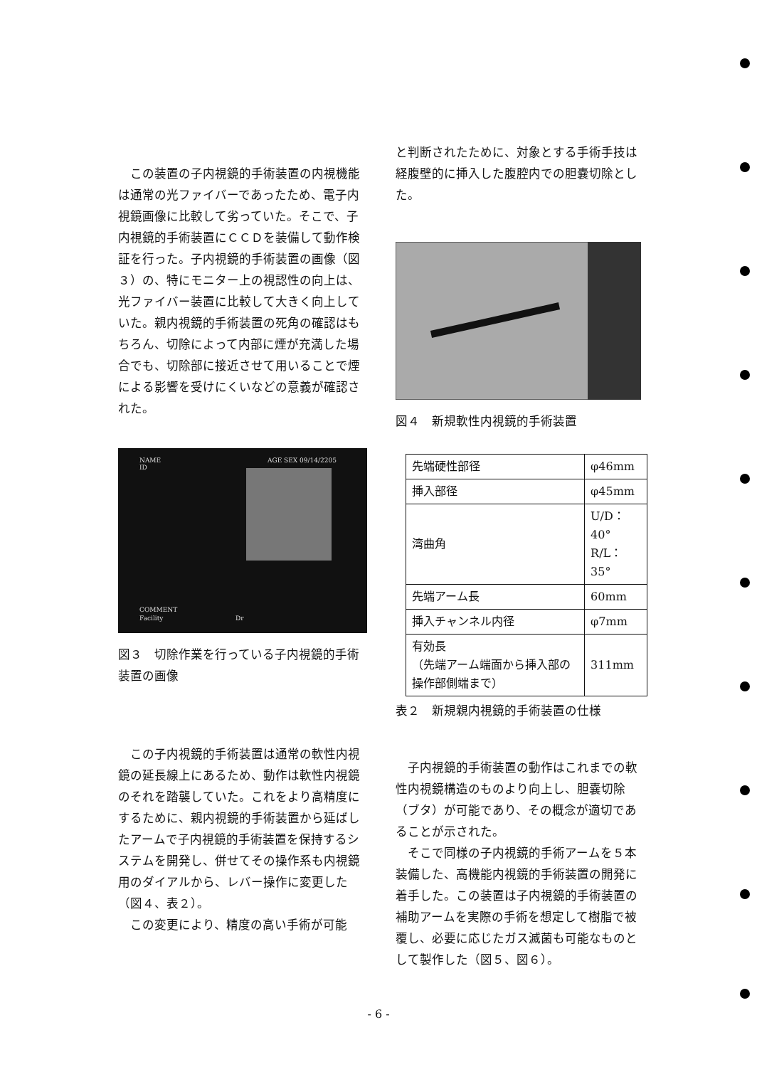この装置の子内視鏡的手術装置の内視機能は通常の光ファイバーであったため、電子内視鏡画像に比較して劣っていた。そこで、子内視鏡的手術装置にＣＣＤを装備して動作検証を行った。子内視鏡的手術装置の画像（図３）の、特にモニター上の視認性の向上は、光ファイバー装置に比較して大きく向上していた。親内視鏡的手術装置の死角の確認はもちろん、切除によって内部に煙が充満した場合でも、切除部に接近させて用いることで煙による影響を受けにくいなどの意義が確認された。
NAME
ID
AGE SEX 09/14/2205
COMMENT
Facility
Dr
図３　切除作業を行っている子内視鏡的手術装置の画像
この子内視鏡的手術装置は通常の軟性内視鏡の延長線上にあるため、動作は軟性内視鏡のそれを踏襲していた。これをより高精度にするために、親内視鏡的手術装置から延ばしたアームで子内視鏡的手術装置を保持するシステムを開発し、併せてその操作系も内視鏡用のダイアルから、レバー操作に変更した（図４、表２）。
この変更により、精度の高い手術が可能
と判断されたために、対象とする手術手技は経腹壁的に挿入した腹腔内での胆嚢切除とした。
図４　新規軟性内視鏡的手術装置
| 先端硬性部径 | φ46mm |
| 挿入部径 | φ45mm |
| 湾曲角 | U/D：40° R/L：35° |
| 先端アーム長 | 60mm |
| 挿入チャンネル内径 | φ7mm |
| 有効長 （先端アーム端面から挿入部の操作部側端まで） | 311mm |
表２　新規親内視鏡的手術装置の仕様
子内視鏡的手術装置の動作はこれまでの軟性内視鏡構造のものより向上し、胆嚢切除（ブタ）が可能であり、その概念が適切であることが示された。
そこで同様の子内視鏡的手術アームを５本装備した、高機能内視鏡的手術装置の開発に着手した。この装置は子内視鏡的手術装置の補助アームを実際の手術を想定して樹脂で被覆し、必要に応じたガス滅菌も可能なものとして製作した（図５、図６）。
- 6 -